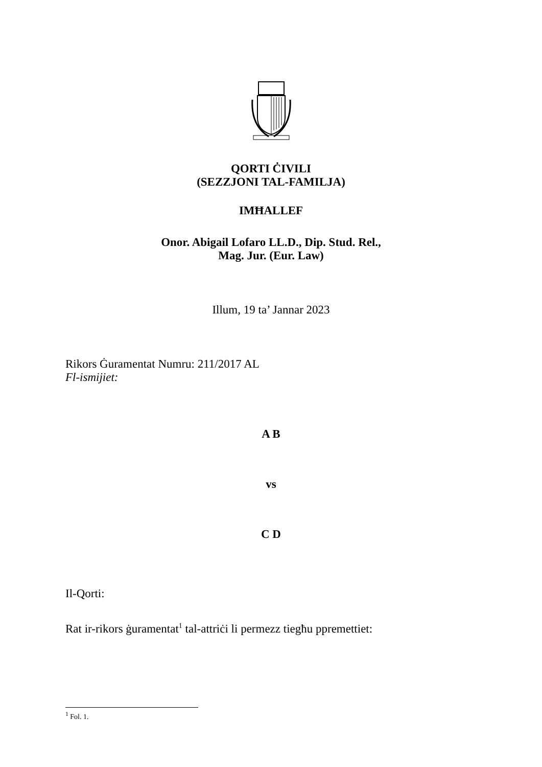QORTI ĊIVILI
(SEZZJONI TAL-FAMILJA)
IMĦALLEF
Onor. Abigail Lofaro LL.D., Dip. Stud. Rel.,
Mag. Jur. (Eur. Law)
Illum, 19 ta’ Jannar 2023
Rikors Ġuramentat Numru: 211/2017 AL
Fl-ismijiet:
A B
vs
C D
Il-Qorti:
Rat ir-rikors ġuramentat<sup>1</sup> tal-attriċi li permezz tiegħu ppremettiet:
<sup>1</sup> Fol. 1.